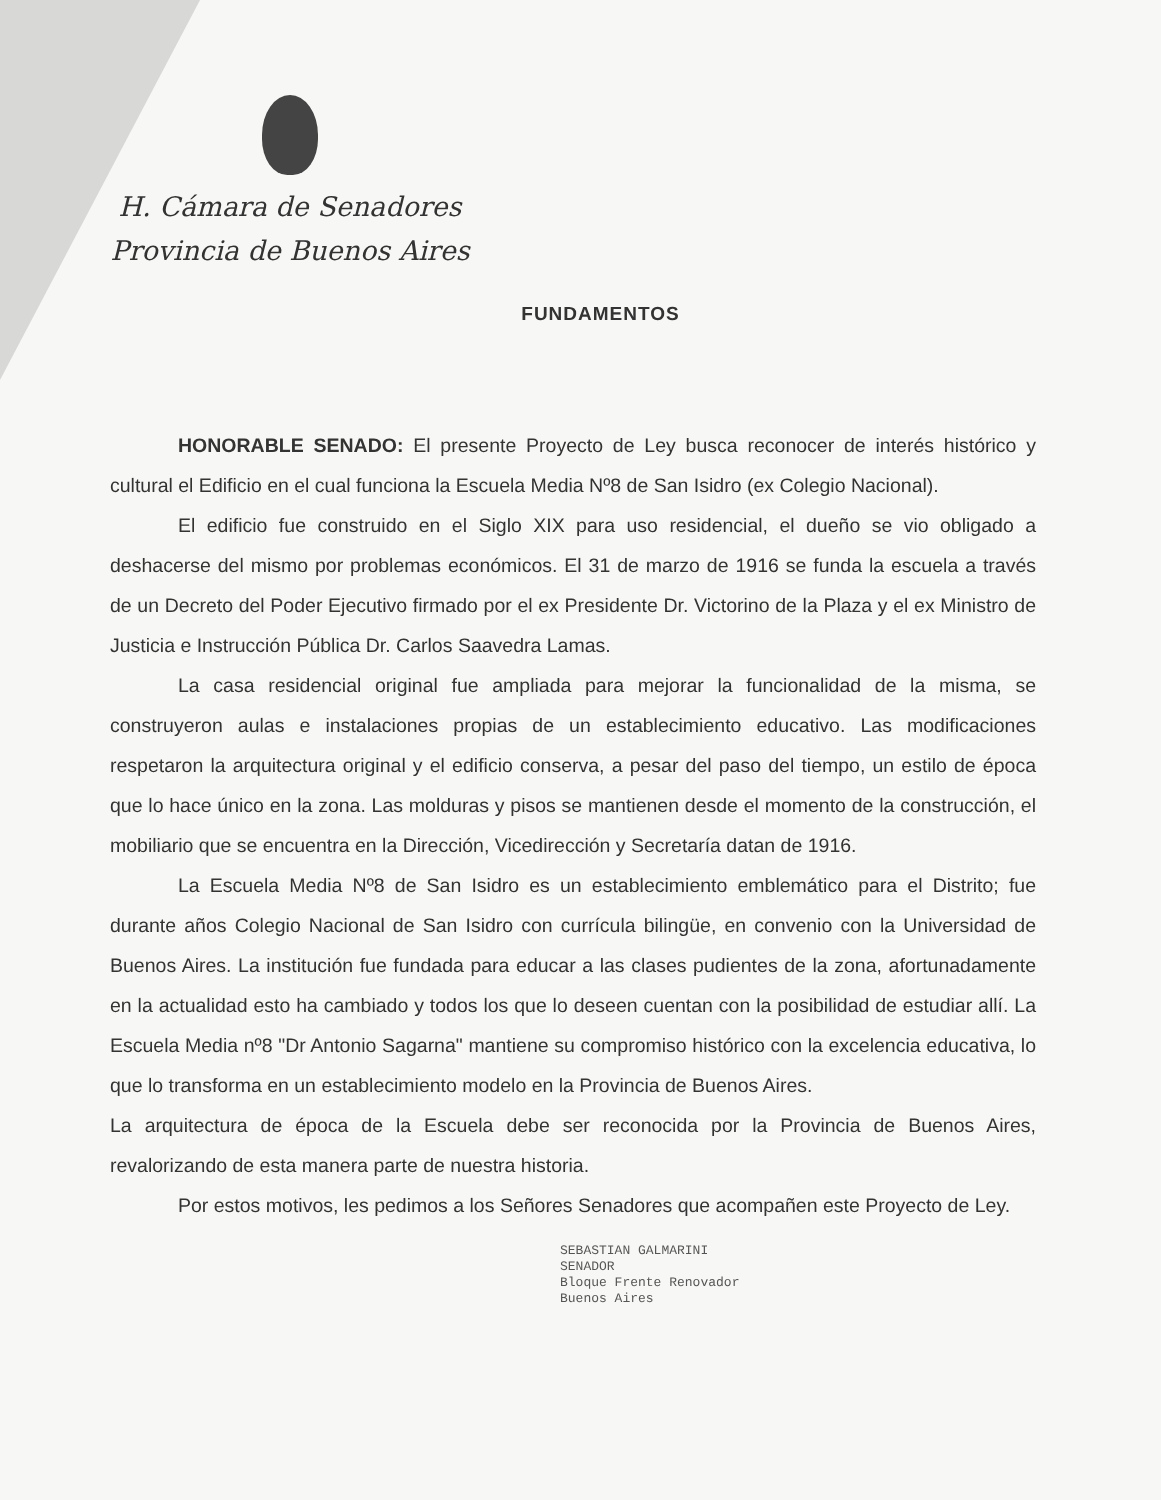H. Cámara de Senadores
Provincia de Buenos Aires
FUNDAMENTOS
HONORABLE SENADO: El presente Proyecto de Ley busca reconocer de interés histórico y cultural el Edificio en el cual funciona la Escuela Media Nº8 de San Isidro (ex Colegio Nacional).
El edificio fue construido en el Siglo XIX para uso residencial, el dueño se vio obligado a deshacerse del mismo por problemas económicos. El 31 de marzo de 1916 se funda la escuela a través de un Decreto del Poder Ejecutivo firmado por el ex Presidente Dr. Victorino de la Plaza y el ex Ministro de Justicia e Instrucción Pública Dr. Carlos Saavedra Lamas.
La casa residencial original fue ampliada para mejorar la funcionalidad de la misma, se construyeron aulas e instalaciones propias de un establecimiento educativo. Las modificaciones respetaron la arquitectura original y el edificio conserva, a pesar del paso del tiempo, un estilo de época que lo hace único en la zona. Las molduras y pisos se mantienen desde el momento de la construcción, el mobiliario que se encuentra en la Dirección, Vicedirección y Secretaría datan de 1916.
La Escuela Media Nº8 de San Isidro es un establecimiento emblemático para el Distrito; fue durante años Colegio Nacional de San Isidro con currícula bilingüe, en convenio con la Universidad de Buenos Aires. La institución fue fundada para educar a las clases pudientes de la zona, afortunadamente en la actualidad esto ha cambiado y todos los que lo deseen cuentan con la posibilidad de estudiar allí. La Escuela Media nº8 "Dr Antonio Sagarna" mantiene su compromiso histórico con la excelencia educativa, lo que lo transforma en un establecimiento modelo en la Provincia de Buenos Aires.
La arquitectura de época de la Escuela debe ser reconocida por la Provincia de Buenos Aires, revalorizando de esta manera parte de nuestra historia.
Por estos motivos, les pedimos a los Señores Senadores que acompañen este Proyecto de Ley.
SEBASTIAN GALMARINI
SENADOR
Bloque Frente Renovador
Buenos Aires